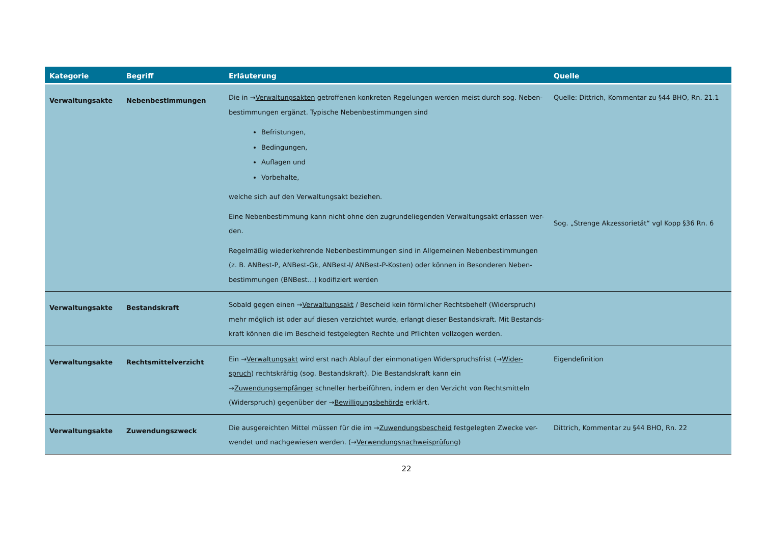| Kategorie | Begriff | Erläuterung | Quelle |
| --- | --- | --- | --- |
| Verwaltungsakte | Nebenbestimmungen | Die in → Verwaltungsakten getroffenen konkreten Regelungen werden meist durch sog. Neben-bestimmungen ergänzt. Typische Nebenbestimmungen sind Befristungen, Bedingungen, Auflagen und Vorbehalte, welche sich auf den Verwaltungsakt beziehen. Eine Nebenbestimmung kann nicht ohne den zugrundeliegenden Verwaltungsakt erlassen wer-den. Regelmäßig wiederkehrende Nebenbestimmungen sind in Allgemeinen Nebenbestimmungen (z. B. ANBest-P, ANBest-Gk, ANBest-I/ ANBest-P-Kosten) oder können in Besonderen Neben-bestimmungen (BNBest…) kodifiziert werden | Quelle: Dittrich, Kommentar zu §44 BHO, Rn. 21.1 Sog. „Strenge Akzessorietät“ vgl Kopp §36 Rn. 6 |
| Verwaltungsakte | Bestandskraft | Sobald gegen einen → Verwaltungsakt / Bescheid kein förmlicher Rechtsbehelf (Widerspruch) mehr möglich ist oder auf diesen verzichtet wurde, erlangt dieser Bestandskraft. Mit Bestands-kraft können die im Bescheid festgelegten Rechte und Pflichten vollzogen werden. | |
| Verwaltungsakte | Rechtsmittelverzicht | Ein → Verwaltungsakt wird erst nach Ablauf der einmonatigen Widerspruchsfrist (→ Wider-spruch ) rechtskräftig (sog. Bestandskraft). Die Bestandskraft kann ein → Zuwendungsempfänger schneller herbeiführen, indem er den Verzicht von Rechtsmitteln (Widerspruch) gegenüber der → Bewilligungsbehörde erklärt. | Eigendefinition |
| Verwaltungsakte | Zuwendungszweck | Die ausgereichten Mittel müssen für die im → Zuwendungsbescheid festgelegten Zwecke ver-wendet und nachgewiesen werden. (→ Verwendungsnachweisprüfung ) | Dittrich, Kommentar zu §44 BHO, Rn. 22 |
22